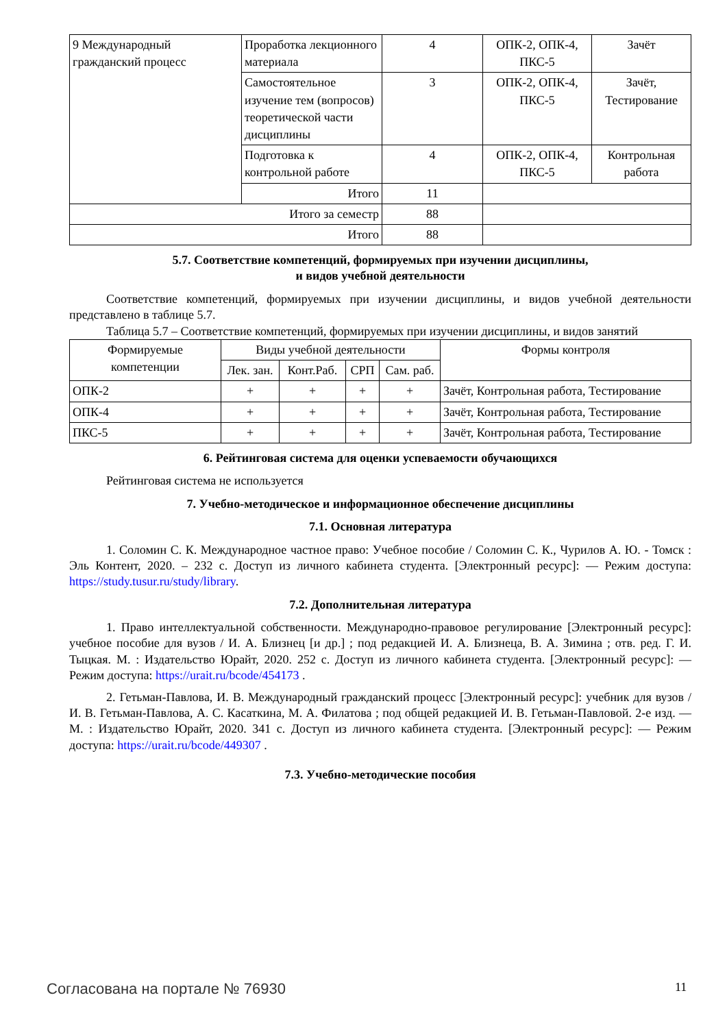| 9 Международный гражданский процесс | Проработка лекционного материала | 4 | ОПК-2, ОПК-4, ПКС-5 | Зачёт |
| | Самостоятельное изучение тем (вопросов) теоретической части дисциплины | 3 | ОПК-2, ОПК-4, ПКС-5 | Зачёт, Тестирование |
| | Подготовка к контрольной работе | 4 | ОПК-2, ОПК-4, ПКС-5 | Контрольная работа |
| | Итого | 11 | | |
| Итого за семестр | | 88 | | |
| Итого | | 88 | | |
5.7. Соответствие компетенций, формируемых при изучении дисциплины,
и видов учебной деятельности
Соответствие компетенций, формируемых при изучении дисциплины, и видов учебной деятельности представлено в таблице 5.7.
Таблица 5.7 – Соответствие компетенций, формируемых при изучении дисциплины, и видов занятий
| Формируемые компетенции | Виды учебной деятельности | | | | Формы контроля |
| --- | --- | --- | --- | --- | --- |
| | Лек. зан. | Конт.Раб. | СРП | Сам. раб. | |
| ОПК-2 | + | + | + | + | Зачёт, Контрольная работа, Тестирование |
| ОПК-4 | + | + | + | + | Зачёт, Контрольная работа, Тестирование |
| ПКС-5 | + | + | + | + | Зачёт, Контрольная работа, Тестирование |
6. Рейтинговая система для оценки успеваемости обучающихся
Рейтинговая система не используется
7. Учебно-методическое и информационное обеспечение дисциплины
7.1. Основная литература
1. Соломин С. К. Международное частное право: Учебное пособие / Соломин С. К., Чурилов А. Ю. - Томск : Эль Контент, 2020. – 232 с. Доступ из личного кабинета студента. [Электронный ресурс]: — Режим доступа: https://study.tusur.ru/study/library.
7.2. Дополнительная литература
1. Право интеллектуальной собственности. Международно-правовое регулирование [Электронный ресурс]: учебное пособие для вузов / И. А. Близнец [и др.] ; под редакцией И. А. Близнеца, В. А. Зимина ; отв. ред. Г. И. Тыцкая. М. : Издательство Юрайт, 2020. 252 с. Доступ из личного кабинета студента. [Электронный ресурс]: — Режим доступа: https://urait.ru/bcode/454173 .
2. Гетьман-Павлова, И. В. Международный гражданский процесс [Электронный ресурс]: учебник для вузов / И. В. Гетьман-Павлова, А. С. Касаткина, М. А. Филатова ; под общей редакцией И. В. Гетьман-Павловой. 2-е изд. — М. : Издательство Юрайт, 2020. 341 с. Доступ из личного кабинета студента. [Электронный ресурс]: — Режим доступа: https://urait.ru/bcode/449307 .
7.3. Учебно-методические пособия
Согласована на портале № 76930 11